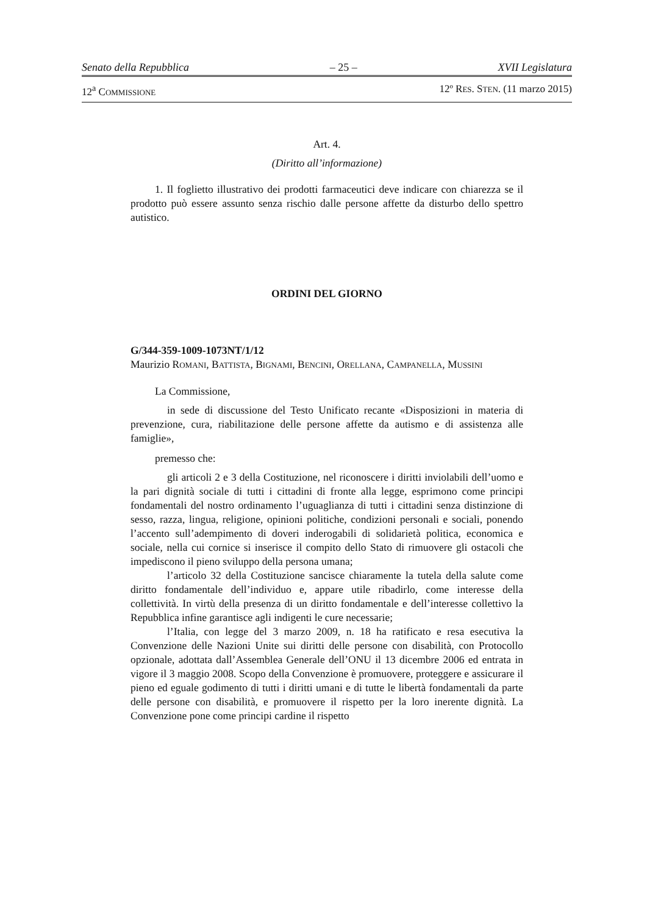Senato della Repubblica – 25 – XVII Legislatura
12<sup>a</sup> COMMISSIONE 12º RES. STEN. (11 marzo 2015)
Art. 4.
(Diritto all’informazione)
1. Il foglietto illustrativo dei prodotti farmaceutici deve indicare con chiarezza se il prodotto può essere assunto senza rischio dalle persone affette da disturbo dello spettro autistico.
ORDINI DEL GIORNO
G/344-359-1009-1073NT/1/12
Maurizio ROMANI, BATTISTA, BIGNAMI, BENCINI, ORELLANA, CAMPANELLA, MUSSINI
La Commissione,
in sede di discussione del Testo Unificato recante «Disposizioni in materia di prevenzione, cura, riabilitazione delle persone affette da autismo e di assistenza alle famiglie»,
premesso che:
gli articoli 2 e 3 della Costituzione, nel riconoscere i diritti inviolabili dell’uomo e la pari dignità sociale di tutti i cittadini di fronte alla legge, esprimono come principi fondamentali del nostro ordinamento l’uguaglianza di tutti i cittadini senza distinzione di sesso, razza, lingua, religione, opinioni politiche, condizioni personali e sociali, ponendo l’accento sull’adempimento di doveri inderogabili di solidarietà politica, economica e sociale, nella cui cornice si inserisce il compito dello Stato di rimuovere gli ostacoli che impediscono il pieno sviluppo della persona umana;
l’articolo 32 della Costituzione sancisce chiaramente la tutela della salute come diritto fondamentale dell’individuo e, appare utile ribadirlo, come interesse della collettività. In virtù della presenza di un diritto fondamentale e dell’interesse collettivo la Repubblica infine garantisce agli indigenti le cure necessarie;
l’Italia, con legge del 3 marzo 2009, n. 18 ha ratificato e resa esecutiva la Convenzione delle Nazioni Unite sui diritti delle persone con disabilità, con Protocollo opzionale, adottata dall’Assemblea Generale dell’ONU il 13 dicembre 2006 ed entrata in vigore il 3 maggio 2008. Scopo della Convenzione è promuovere, proteggere e assicurare il pieno ed eguale godimento di tutti i diritti umani e di tutte le libertà fondamentali da parte delle persone con disabilità, e promuovere il rispetto per la loro inerente dignità. La Convenzione pone come principi cardine il rispetto